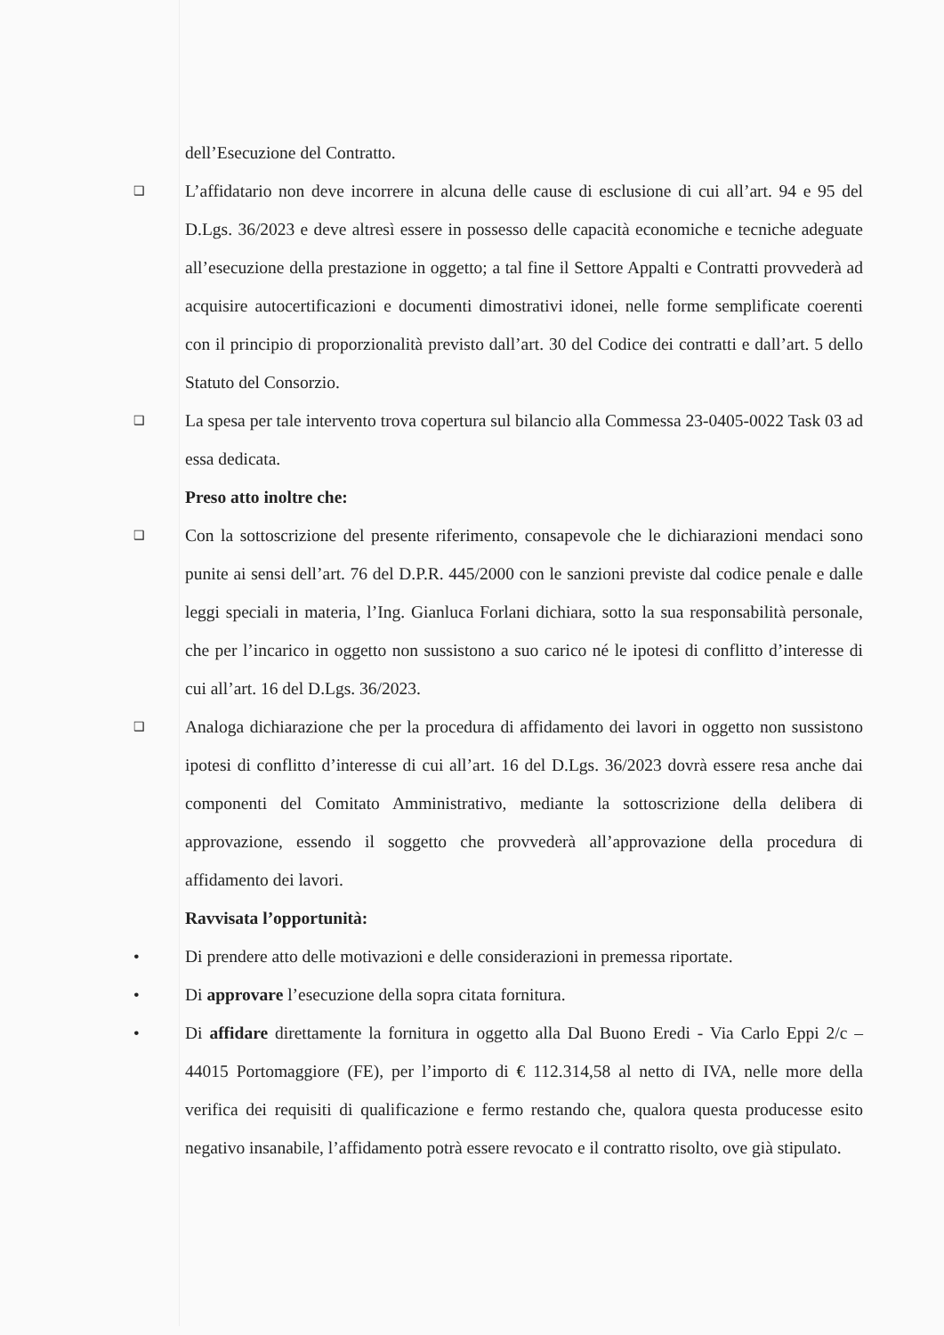dell’Esecuzione del Contratto.
❑
L’affidatario non deve incorrere in alcuna delle cause di esclusione di cui all’art. 94 e 95 del D.Lgs. 36/2023 e deve altresì essere in possesso delle capacità economiche e tecniche adeguate all’esecuzione della prestazione in oggetto; a tal fine il Settore Appalti e Contratti provvederà ad acquisire autocertificazioni e documenti dimostrativi idonei, nelle forme semplificate coerenti con il principio di proporzionalità previsto dall’art. 30 del Codice dei contratti e dall’art. 5 dello Statuto del Consorzio.
❑
La spesa per tale intervento trova copertura sul bilancio alla Commessa 23-0405-0022 Task 03 ad essa dedicata.
Preso atto inoltre che:
❑
Con la sottoscrizione del presente riferimento, consapevole che le dichiarazioni mendaci sono punite ai sensi dell’art. 76 del D.P.R. 445/2000 con le sanzioni previste dal codice penale e dalle leggi speciali in materia, l’Ing. Gianluca Forlani dichiara, sotto la sua responsabilità personale, che per l’incarico in oggetto non sussistono a suo carico né le ipotesi di conflitto d’interesse di cui all’art. 16 del D.Lgs. 36/2023.
❑
Analoga dichiarazione che per la procedura di affidamento dei lavori in oggetto non sussistono ipotesi di conflitto d’interesse di cui all’art. 16 del D.Lgs. 36/2023 dovrà essere resa anche dai componenti del Comitato Amministrativo, mediante la sottoscrizione della delibera di approvazione, essendo il soggetto che provvederà all’approvazione della procedura di affidamento dei lavori.
Ravvisata l’opportunità:
• Di prendere atto delle motivazioni e delle considerazioni in premessa riportate.
• Di approvare l’esecuzione della sopra citata fornitura.
• Di affidare direttamente la fornitura in oggetto alla Dal Buono Eredi - Via Carlo Eppi 2/c – 44015 Portomaggiore (FE), per l’importo di € 112.314,58 al netto di IVA, nelle more della verifica dei requisiti di qualificazione e fermo restando che, qualora questa producesse esito negativo insanabile, l’affidamento potrà essere revocato e il contratto risolto, ove già stipulato.